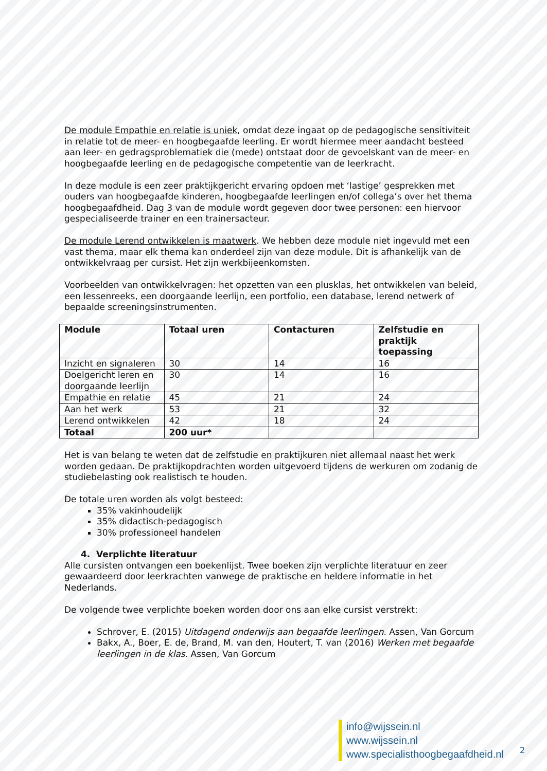De module Empathie en relatie is uniek, omdat deze ingaat op de pedagogische sensitiviteit in relatie tot de meer- en hoogbegaafde leerling. Er wordt hiermee meer aandacht besteed aan leer- en gedragsproblematiek die (mede) ontstaat door de gevoelskant van de meer- en hoogbegaafde leerling en de pedagogische competentie van de leerkracht.
In deze module is een zeer praktijkgericht ervaring opdoen met ‘lastige’ gesprekken met ouders van hoogbegaafde kinderen, hoogbegaafde leerlingen en/of collega’s over het thema hoogbegaafdheid. Dag 3 van de module wordt gegeven door twee personen: een hiervoor gespecialiseerde trainer en een trainersacteur.
De module Lerend ontwikkelen is maatwerk. We hebben deze module niet ingevuld met een vast thema, maar elk thema kan onderdeel zijn van deze module. Dit is afhankelijk van de ontwikkelvraag per cursist. Het zijn werkbijeenkomsten.
Voorbeelden van ontwikkelvragen: het opzetten van een plusklas, het ontwikkelen van beleid, een lessenreeks, een doorgaande leerlijn, een portfolio, een database, lerend netwerk of bepaalde screeningsinstrumenten.
| Module | Totaal uren | Contacturen | Zelfstudie en praktijk toepassing |
| --- | --- | --- | --- |
| Inzicht en signaleren | 30 | 14 | 16 |
| Doelgericht leren en doorgaande leerlijn | 30 | 14 | 16 |
| Empathie en relatie | 45 | 21 | 24 |
| Aan het werk | 53 | 21 | 32 |
| Lerend ontwikkelen | 42 | 18 | 24 |
| Totaal | 200 uur* | | |
Het is van belang te weten dat de zelfstudie en praktijkuren niet allemaal naast het werk worden gedaan. De praktijkopdrachten worden uitgevoerd tijdens de werkuren om zodanig de studiebelasting ook realistisch te houden.
De totale uren worden als volgt besteed:
35% vakinhoudelijk
35% didactisch-pedagogisch
30% professioneel handelen
4. Verplichte literatuur
Alle cursisten ontvangen een boekenlijst. Twee boeken zijn verplichte literatuur en zeer gewaardeerd door leerkrachten vanwege de praktische en heldere informatie in het Nederlands.
De volgende twee verplichte boeken worden door ons aan elke cursist verstrekt:
Schrover, E. (2015) Uitdagend onderwijs aan begaafde leerlingen. Assen, Van Gorcum
Bakx, A., Boer, E. de, Brand, M. van den, Houtert, T. van (2016) Werken met begaafde leerlingen in de klas. Assen, Van Gorcum
info@wijssein.nl
www.wijssein.nl
www.specialisthoogbegaafdheid.nl
2